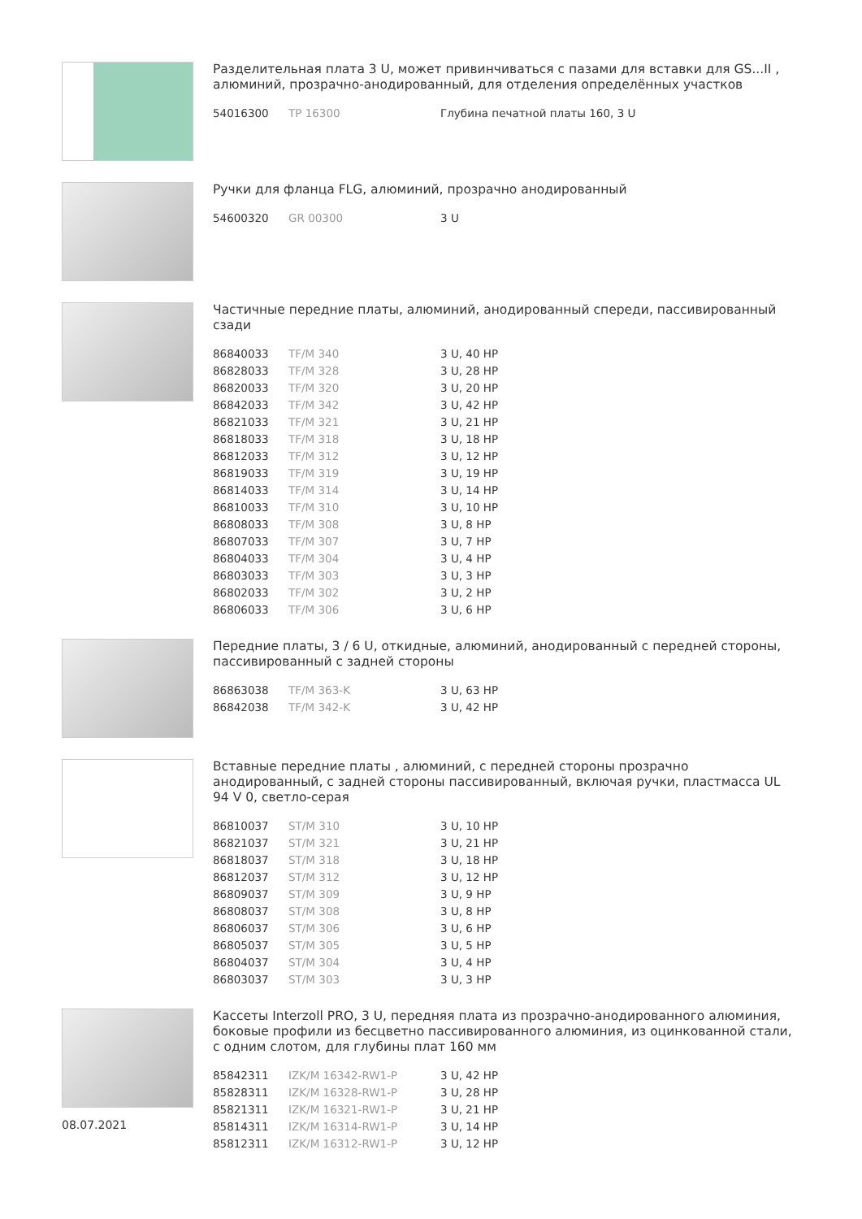Разделительная плата 3 U, может привинчиваться с пазами для вставки для GS...II , алюминий, прозрачно-анодированный, для отделения определённых участков
| 54016300 | TP 16300 | Глубина печатной платы 160, 3 U |
Ручки для фланца FLG, алюминий, прозрачно анодированный
| 54600320 | GR 00300 | 3 U |
Частичные передние платы, алюминий, анодированный спереди, пассивированный сзади
| 86840033 | TF/M 340 | 3 U, 40 HP |
| 86828033 | TF/M 328 | 3 U, 28 HP |
| 86820033 | TF/M 320 | 3 U, 20 HP |
| 86842033 | TF/M 342 | 3 U, 42 HP |
| 86821033 | TF/M 321 | 3 U, 21 HP |
| 86818033 | TF/M 318 | 3 U, 18 HP |
| 86812033 | TF/M 312 | 3 U, 12 HP |
| 86819033 | TF/M 319 | 3 U, 19 HP |
| 86814033 | TF/M 314 | 3 U, 14 HP |
| 86810033 | TF/M 310 | 3 U, 10 HP |
| 86808033 | TF/M 308 | 3 U, 8 HP |
| 86807033 | TF/M 307 | 3 U, 7 HP |
| 86804033 | TF/M 304 | 3 U, 4 HP |
| 86803033 | TF/M 303 | 3 U, 3 HP |
| 86802033 | TF/M 302 | 3 U, 2 HP |
| 86806033 | TF/M 306 | 3 U, 6 HP |
Передние платы, 3 / 6 U, откидные, алюминий, анодированный с передней стороны, пассивированный с задней стороны
| 86863038 | TF/M 363-K | 3 U, 63 HP |
| 86842038 | TF/M 342-K | 3 U, 42 HP |
Вставные передние платы , алюминий, с передней стороны прозрачно анодированный, с задней стороны пассивированный, включая ручки, пластмасса UL 94 V 0, светло-серая
| 86810037 | ST/M 310 | 3 U, 10 HP |
| 86821037 | ST/M 321 | 3 U, 21 HP |
| 86818037 | ST/M 318 | 3 U, 18 HP |
| 86812037 | ST/M 312 | 3 U, 12 HP |
| 86809037 | ST/M 309 | 3 U, 9 HP |
| 86808037 | ST/M 308 | 3 U, 8 HP |
| 86806037 | ST/M 306 | 3 U, 6 HP |
| 86805037 | ST/M 305 | 3 U, 5 HP |
| 86804037 | ST/M 304 | 3 U, 4 HP |
| 86803037 | ST/M 303 | 3 U, 3 HP |
Кассеты Interzoll PRO, 3 U, передняя плата из прозрачно-анодированного алюминия, боковые профили из бесцветно пассивированного алюминия, из оцинкованной стали, с одним слотом, для глубины плат 160 мм
| 85842311 | IZK/M 16342-RW1-P | 3 U, 42 HP |
| 85828311 | IZK/M 16328-RW1-P | 3 U, 28 HP |
| 85821311 | IZK/M 16321-RW1-P | 3 U, 21 HP |
| 85814311 | IZK/M 16314-RW1-P | 3 U, 14 HP |
| 85812311 | IZK/M 16312-RW1-P | 3 U, 12 HP |
08.07.2021